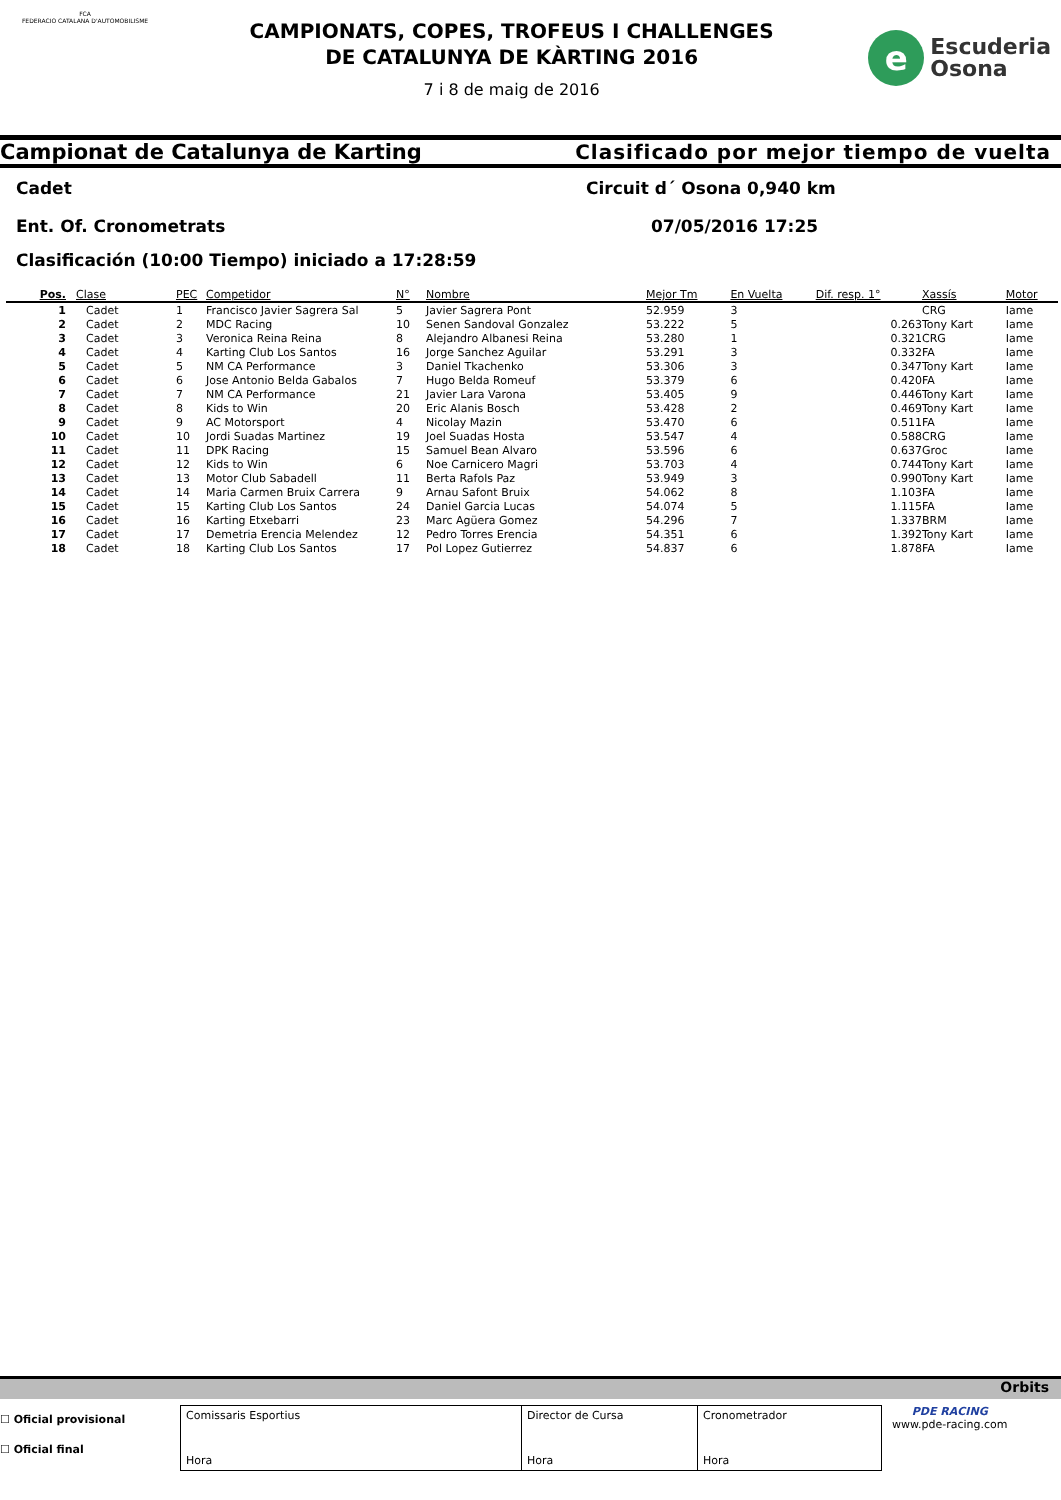FCA
FEDERACIO CATALANA D'AUTOMOBILISME
CAMPIONATS, COPES, TROFEUS I CHALLENGES
DE CATALUNYA DE KÀRTING 2016
7 i 8 de maig de 2016
e
Escuderia
Osona
Campionat de Catalunya de Karting Clasificado por mejor tiempo de vuelta
Cadet Circuit d´ Osona 0,940 km
Ent. Of. Cronometrats 07/05/2016 17:25
Clasificación (10:00 Tiempo) iniciado a 17:28:59
| Pos. | Clase | PEC | Competidor | N° | Nombre | Mejor Tm | En Vuelta | Dif. resp. 1° | Xassís | Motor |
| --- | --- | --- | --- | --- | --- | --- | --- | --- | --- | --- |
| 1 | Cadet | 1 | Francisco Javier Sagrera Sal | 5 | Javier Sagrera Pont | 52.959 | 3 | | CRG | Iame |
| 2 | Cadet | 2 | MDC Racing | 10 | Senen Sandoval Gonzalez | 53.222 | 5 | 0.263 | Tony Kart | Iame |
| 3 | Cadet | 3 | Veronica Reina Reina | 8 | Alejandro Albanesi Reina | 53.280 | 1 | 0.321 | CRG | Iame |
| 4 | Cadet | 4 | Karting Club Los Santos | 16 | Jorge Sanchez Aguilar | 53.291 | 3 | 0.332 | FA | Iame |
| 5 | Cadet | 5 | NM CA Performance | 3 | Daniel Tkachenko | 53.306 | 3 | 0.347 | Tony Kart | Iame |
| 6 | Cadet | 6 | Jose Antonio Belda Gabalos | 7 | Hugo Belda Romeuf | 53.379 | 6 | 0.420 | FA | Iame |
| 7 | Cadet | 7 | NM CA Performance | 21 | Javier Lara Varona | 53.405 | 9 | 0.446 | Tony Kart | Iame |
| 8 | Cadet | 8 | Kids to Win | 20 | Eric Alanis Bosch | 53.428 | 2 | 0.469 | Tony Kart | Iame |
| 9 | Cadet | 9 | AC Motorsport | 4 | Nicolay Mazin | 53.470 | 6 | 0.511 | FA | Iame |
| 10 | Cadet | 10 | Jordi Suadas Martinez | 19 | Joel Suadas Hosta | 53.547 | 4 | 0.588 | CRG | Iame |
| 11 | Cadet | 11 | DPK Racing | 15 | Samuel Bean Alvaro | 53.596 | 6 | 0.637 | Groc | Iame |
| 12 | Cadet | 12 | Kids to Win | 6 | Noe Carnicero Magri | 53.703 | 4 | 0.744 | Tony Kart | Iame |
| 13 | Cadet | 13 | Motor Club Sabadell | 11 | Berta Rafols Paz | 53.949 | 3 | 0.990 | Tony Kart | Iame |
| 14 | Cadet | 14 | Maria Carmen Bruix Carrera | 9 | Arnau Safont Bruix | 54.062 | 8 | 1.103 | FA | Iame |
| 15 | Cadet | 15 | Karting Club Los Santos | 24 | Daniel Garcia Lucas | 54.074 | 5 | 1.115 | FA | Iame |
| 16 | Cadet | 16 | Karting Etxebarri | 23 | Marc Agüera Gomez | 54.296 | 7 | 1.337 | BRM | Iame |
| 17 | Cadet | 17 | Demetria Erencia Melendez | 12 | Pedro Torres Erencia | 54.351 | 6 | 1.392 | Tony Kart | Iame |
| 18 | Cadet | 18 | Karting Club Los Santos | 17 | Pol Lopez Gutierrez | 54.837 | 6 | 1.878 | FA | Iame |
Orbits
☐ Oficial provisional
☐ Oficial final
Comissaris Esportius
Hora
Director de Cursa
Hora
Cronometrador
Hora
PDE RACING
www.pde-racing.com